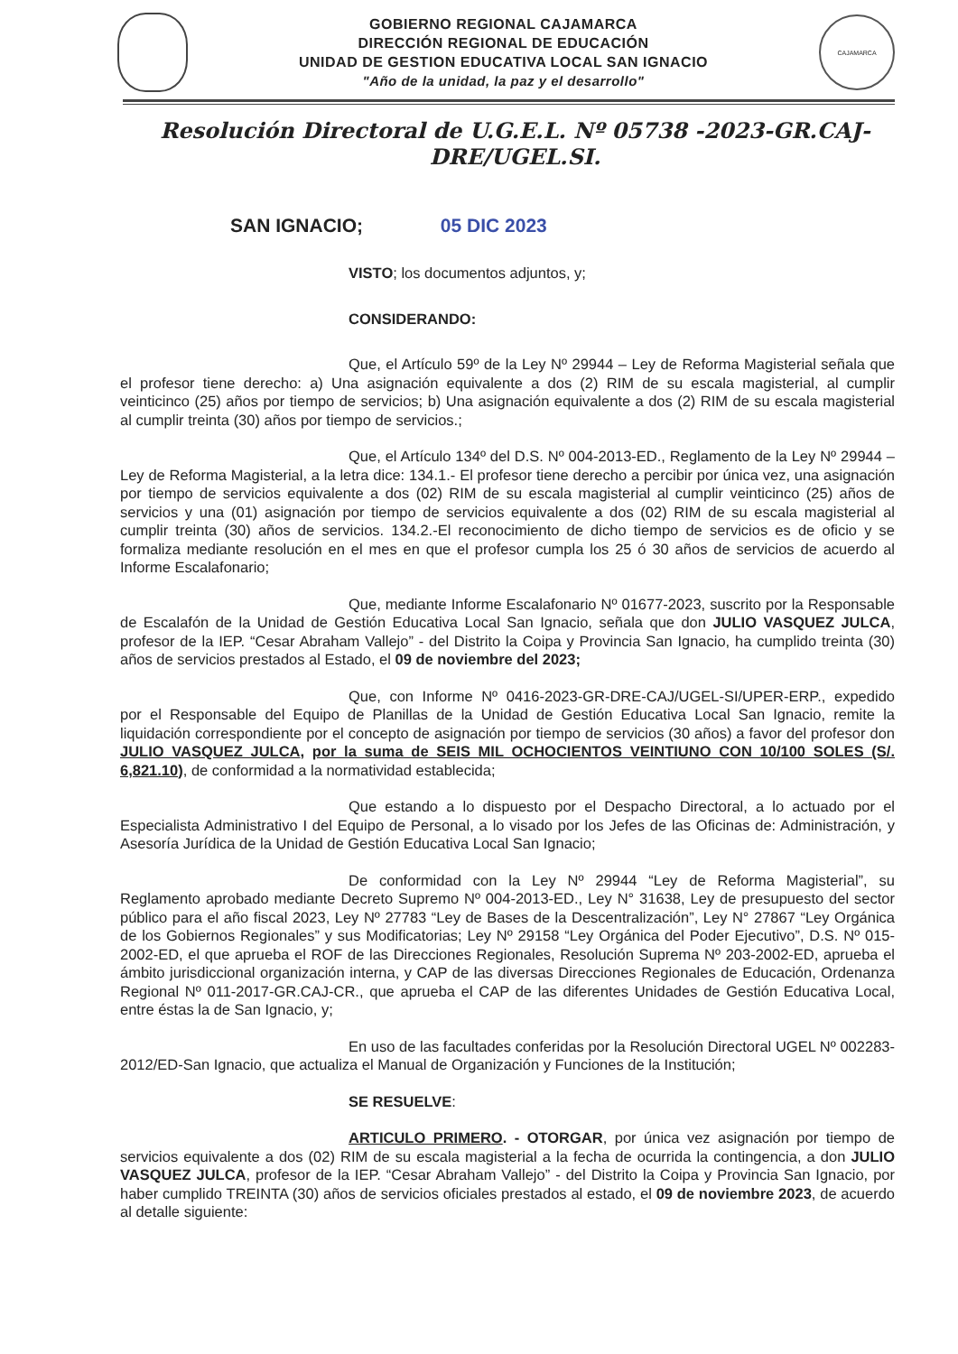GOBIERNO REGIONAL CAJAMARCA
DIRECCIÓN REGIONAL DE EDUCACIÓN
UNIDAD DE GESTION EDUCATIVA LOCAL SAN IGNACIO
"Año de la unidad, la paz y el desarrollo"
CAJAMARCA
Resolución Directoral de U.G.E.L. Nº 05738 -2023-GR.CAJ-DRE/UGEL.SI.
SAN IGNACIO; 05 DIC 2023
VISTO; los documentos adjuntos, y;
CONSIDERANDO:
Que, el Artículo 59º de la Ley Nº 29944 – Ley de Reforma Magisterial señala que el profesor tiene derecho: a) Una asignación equivalente a dos (2) RIM de su escala magisterial, al cumplir veinticinco (25) años por tiempo de servicios; b) Una asignación equivalente a dos (2) RIM de su escala magisterial al cumplir treinta (30) años por tiempo de servicios.;
Que, el Artículo 134º del D.S. Nº 004-2013-ED., Reglamento de la Ley Nº 29944 – Ley de Reforma Magisterial, a la letra dice: 134.1.- El profesor tiene derecho a percibir por única vez, una asignación por tiempo de servicios equivalente a dos (02) RIM de su escala magisterial al cumplir veinticinco (25) años de servicios y una (01) asignación por tiempo de servicios equivalente a dos (02) RIM de su escala magisterial al cumplir treinta (30) años de servicios. 134.2.-El reconocimiento de dicho tiempo de servicios es de oficio y se formaliza mediante resolución en el mes en que el profesor cumpla los 25 ó 30 años de servicios de acuerdo al Informe Escalafonario;
Que, mediante Informe Escalafonario Nº 01677-2023, suscrito por la Responsable de Escalafón de la Unidad de Gestión Educativa Local San Ignacio, señala que don JULIO VASQUEZ JULCA, profesor de la IEP. “Cesar Abraham Vallejo” - del Distrito la Coipa y Provincia San Ignacio, ha cumplido treinta (30) años de servicios prestados al Estado, el 09 de noviembre del 2023;
Que, con Informe Nº 0416-2023-GR-DRE-CAJ/UGEL-SI/UPER-ERP., expedido por el Responsable del Equipo de Planillas de la Unidad de Gestión Educativa Local San Ignacio, remite la liquidación correspondiente por el concepto de asignación por tiempo de servicios (30 años) a favor del profesor don JULIO VASQUEZ JULCA, por la suma de SEIS MIL OCHOCIENTOS VEINTIUNO CON 10/100 SOLES (S/. 6,821.10), de conformidad a la normatividad establecida;
Que estando a lo dispuesto por el Despacho Directoral, a lo actuado por el Especialista Administrativo I del Equipo de Personal, a lo visado por los Jefes de las Oficinas de: Administración, y Asesoría Jurídica de la Unidad de Gestión Educativa Local San Ignacio;
De conformidad con la Ley Nº 29944 “Ley de Reforma Magisterial”, su Reglamento aprobado mediante Decreto Supremo Nº 004-2013-ED., Ley N° 31638, Ley de presupuesto del sector público para el año fiscal 2023, Ley Nº 27783 “Ley de Bases de la Descentralización”, Ley N° 27867 “Ley Orgánica de los Gobiernos Regionales” y sus Modificatorias; Ley Nº 29158 “Ley Orgánica del Poder Ejecutivo”, D.S. Nº 015-2002-ED, el que aprueba el ROF de las Direcciones Regionales, Resolución Suprema Nº 203-2002-ED, aprueba el ámbito jurisdiccional organización interna, y CAP de las diversas Direcciones Regionales de Educación, Ordenanza Regional Nº 011-2017-GR.CAJ-CR., que aprueba el CAP de las diferentes Unidades de Gestión Educativa Local, entre éstas la de San Ignacio, y;
En uso de las facultades conferidas por la Resolución Directoral UGEL Nº 002283-2012/ED-San Ignacio, que actualiza el Manual de Organización y Funciones de la Institución;
SE RESUELVE:
ARTICULO PRIMERO. - OTORGAR, por única vez asignación por tiempo de servicios equivalente a dos (02) RIM de su escala magisterial a la fecha de ocurrida la contingencia, a don JULIO VASQUEZ JULCA, profesor de la IEP. “Cesar Abraham Vallejo” - del Distrito la Coipa y Provincia San Ignacio, por haber cumplido TREINTA (30) años de servicios oficiales prestados al estado, el 09 de noviembre 2023, de acuerdo al detalle siguiente: